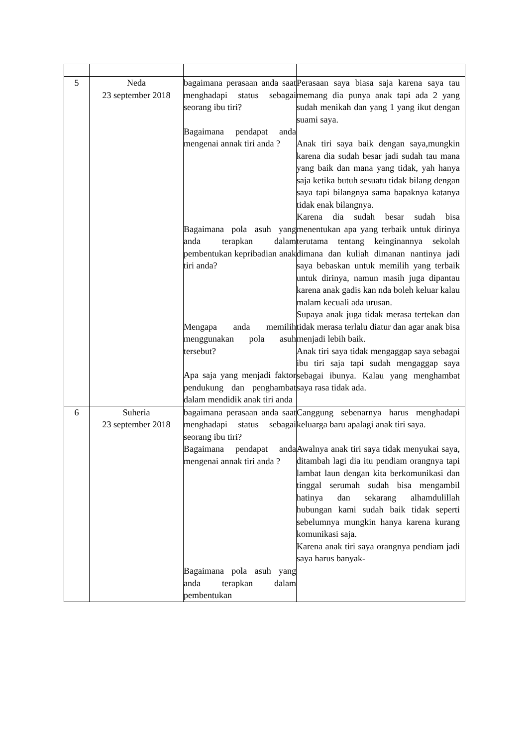| 5 | Neda 23 september 2018 | bagaimana perasaan anda saat menghadapi status sebagai seorang ibu tiri? Bagaimana pendapat anda mengenai annak tiri anda ? Bagaimana pola asuh yang anda terapkan dalam pembentukan kepribadian anak tiri anda? Mengapa anda memilih menggunakan pola asuh tersebut? Apa saja yang menjadi faktor pendukung dan penghambat dalam mendidik anak tiri anda | Perasaan saya biasa saja karena saya tau memang dia punya anak tapi ada 2 yang sudah menikah dan yang 1 yang ikut dengan suami saya. Anak tiri saya baik dengan saya,mungkin karena dia sudah besar jadi sudah tau mana yang baik dan mana yang tidak, yah hanya saja ketika butuh sesuatu tidak bilang dengan saya tapi bilangnya sama bapaknya katanya tidak enak bilangnya. Karena dia sudah besar sudah bisa menentukan apa yang terbaik untuk dirinya terutama tentang keinginannya sekolah dimana dan kuliah dimanan nantinya jadi saya bebaskan untuk memilih yang terbaik untuk dirinya, namun masih juga dipantau karena anak gadis kan nda boleh keluar kalau malam kecuali ada urusan. Supaya anak juga tidak merasa tertekan dan tidak merasa terlalu diatur dan agar anak bisa menjadi lebih baik. Anak tiri saya tidak mengaggap saya sebagai ibu tiri saja tapi sudah mengaggap saya sebagai ibunya. Kalau yang menghambat saya rasa tidak ada. |
| 6 | Suheria 23 september 2018 | bagaimana perasaan anda saat menghadapi status sebagai seorang ibu tiri? Bagaimana pendapat anda mengenai annak tiri anda ? Bagaimana pola asuh yang anda terapkan dalam pembentukan | Canggung sebenarnya harus menghadapi keluarga baru apalagi anak tiri saya. Awalnya anak tiri saya tidak menyukai saya, ditambah lagi dia itu pendiam orangnya tapi lambat laun dengan kita berkomunikasi dan tinggal serumah sudah bisa mengambil hatinya dan sekarang alhamdulillah hubungan kami sudah baik tidak seperti sebelumnya mungkin hanya karena kurang komunikasi saja. Karena anak tiri saya orangnya pendiam jadi saya harus banyak- |